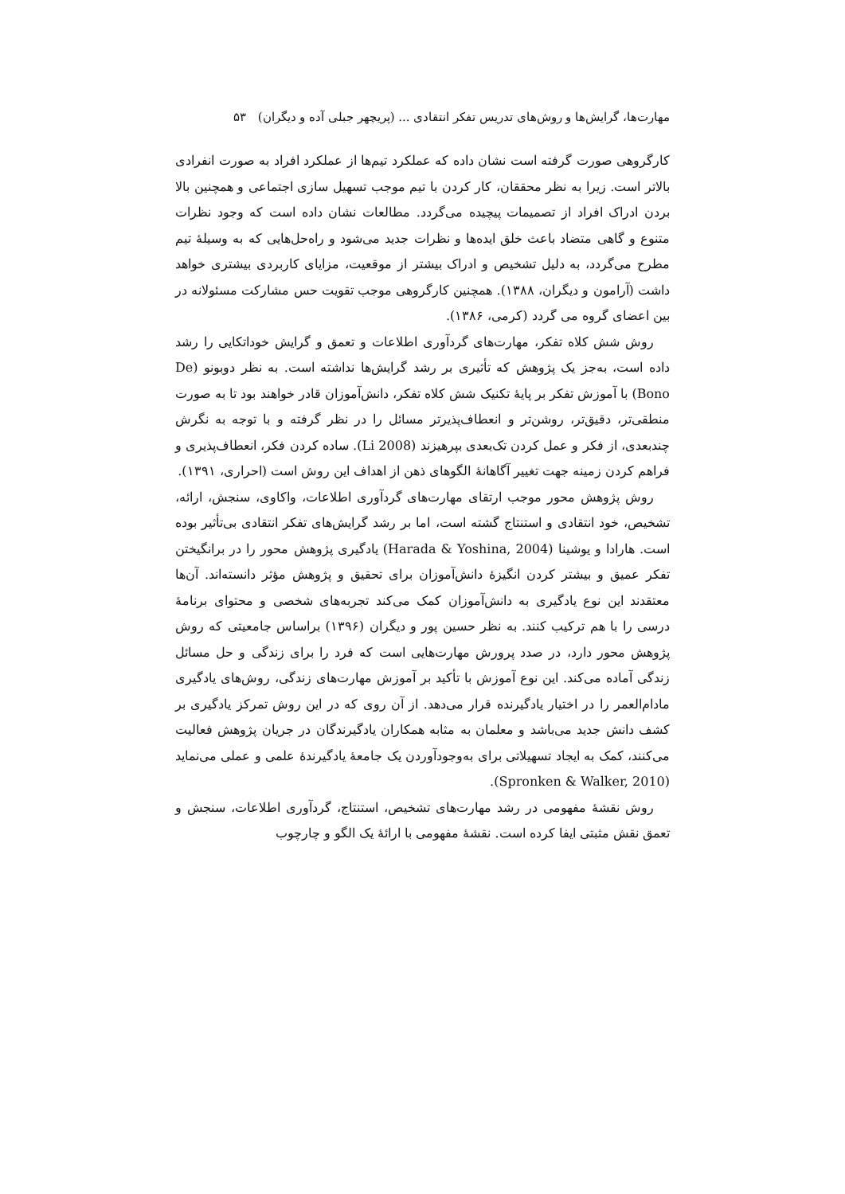مهارت‌ها، گرایش‌ها و روش‌های تدریس تفکر انتقادی ... (پریچهر جبلی آده و دیگران) ۵۳
کارگروهی صورت گرفته است نشان داده که عملکرد تیم‌ها از عملکرد افراد به صورت انفرادی بالاتر است. زیرا به نظر محققان، کار کردن با تیم موجب تسهیل سازی اجتماعی و همچنین بالا بردن ادراک افراد از تصمیمات پیچیده می‌گردد. مطالعات نشان داده است که وجود نظرات متنوع و گاهی متضاد باعث خلق ایده‌ها و نظرات جدید می‌شود و راه‌حل‌هایی که به وسیلهٔ تیم مطرح می‌گردد، به دلیل تشخیص و ادراک بیشتر از موقعیت، مزایای کاربردی بیشتری خواهد داشت (آرامون و دیگران، ۱۳۸۸). همچنین کارگروهی موجب تقویت حس مشارکت مسئولانه در بین اعضای گروه می گردد (کرمی، ۱۳۸۶).
روش شش کلاه تفکر، مهارت‌های گردآوری اطلاعات و تعمق و گرایش خوداتکایی را رشد داده است، به‌جز یک پژوهش که تأثیری بر رشد گرایش‌ها نداشته است. به نظر دوبونو (De Bono) با آموزش تفکر بر پایهٔ تکنیک شش کلاه تفکر، دانش‌آموزان قادر خواهند بود تا به صورت منطقی‌تر، دقیق‌تر، روشن‌تر و انعطاف‌پذیرتر مسائل را در نظر گرفته و با توجه به نگرش چندبعدی، از فکر و عمل کردن تک‌بعدی بپرهیزند (Li 2008). ساده کردن فکر، انعطاف‌پذیری و فراهم کردن زمینه جهت تغییر آگاهانهٔ الگوهای ذهن از اهداف این روش است (احراری، ۱۳۹۱).
روش پژوهش محور موجب ارتقای مهارت‌های گردآوری اطلاعات، واکاوی، سنجش، ارائه، تشخیص، خود انتقادی و استنتاج گشته است، اما بر رشد گرایش‌های تفکر انتقادی بی‌تأثیر بوده است. هارادا و یوشینا (Harada & Yoshina, 2004) یادگیری پژوهش محور را در برانگیختن تفکر عمیق و بیشتر کردن انگیزهٔ دانش‌آموزان برای تحقیق و پژوهش مؤثر دانسته‌اند. آن‌ها معتقدند این نوع یادگیری به دانش‌آموزان کمک می‌کند تجربه‌های شخصی و محتوای برنامهٔ درسی را با هم ترکیب کنند. به نظر حسین پور و دیگران (۱۳۹۶) براساس جامعیتی که روش پژوهش محور دارد، در صدد پرورش مهارت‌هایی است که فرد را برای زندگی و حل مسائل زندگی آماده می‌کند. این نوع آموزش با تأکید بر آموزش مهارت‌های زندگی، روش‌های یادگیری مادام‌العمر را در اختیار یادگیرنده قرار می‌دهد. از آن روی که در این روش تمرکز یادگیری بر کشف دانش جدید می‌باشد و معلمان به مثابه همکاران یادگیرندگان در جریان پژوهش فعالیت می‌کنند، کمک به ایجاد تسهیلاتی برای به‌وجودآوردن یک جامعهٔ یادگیرندهٔ علمی و عملی می‌نماید (Spronken & Walker, 2010).
روش نقشهٔ مفهومی در رشد مهارت‌های تشخیص، استنتاج، گردآوری اطلاعات، سنجش و تعمق نقش مثبتی ایفا کرده است. نقشهٔ مفهومی با ارائهٔ یک الگو و چارچوب